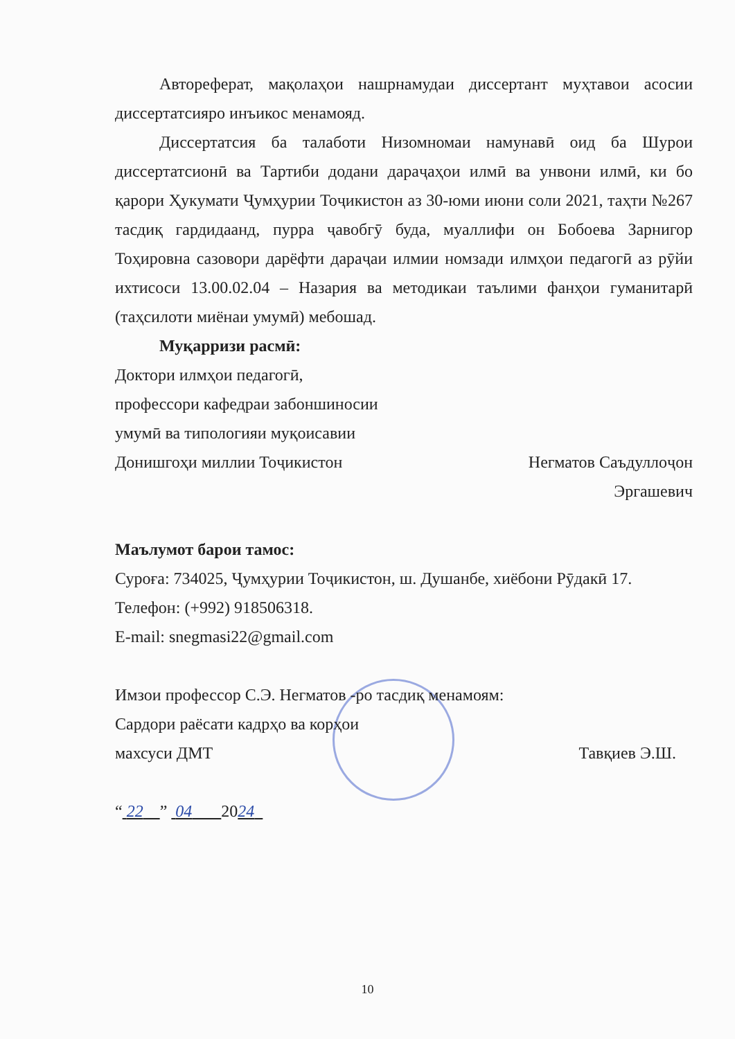Автореферат, мақолаҳои нашрнамудаи диссертант муҳтавои асосии диссертатсияро инъикос менамояд.
Диссертатсия ба талаботи Низомномаи намунавӣ оид ба Шурои диссертатсионӣ ва Тартиби додани дараҷаҳои илмӣ ва унвони илмӣ, ки бо қарори Ҳукумати Ҷумҳурии Тоҷикистон аз 30-юми июни соли 2021, таҳти №267 тасдиқ гардидаанд, пурра ҷавобгӯ буда, муаллифи он Бобоева Зарнигор Тоҳировна сазовори дарёфти дараҷаи илмии номзади илмҳои педагогӣ аз рӯйи ихтисоси 13.00.02.04 – Назария ва методикаи таълими фанҳои гуманитарӣ (таҳсилоти миёнаи умумӣ) мебошад.
Муқарризи расмӣ:
Доктори илмҳои педагогӣ,
профессори кафедраи забоншиносии
умумӣ ва типологияи муқоисавии
Донишгоҳи миллии Тоҷикистон Негматов Саъдуллоҷон
Эргашевич
Маълумот барои тамос:
Суроға: 734025, Ҷумҳурии Тоҷикистон, ш. Душанбе, хиёбони Рӯдакӣ 17.
Телефон: (+992) 918506318.
E-mail: snegmasi22@gmail.com
Имзои профессор С.Э. Негматов -ро тасдиқ менамоям:
Сардори раёсати кадрҳо ва корҳои
махсуси ДМТ Тавқиев Э.Ш.
“ 22 ” 04 2024
10